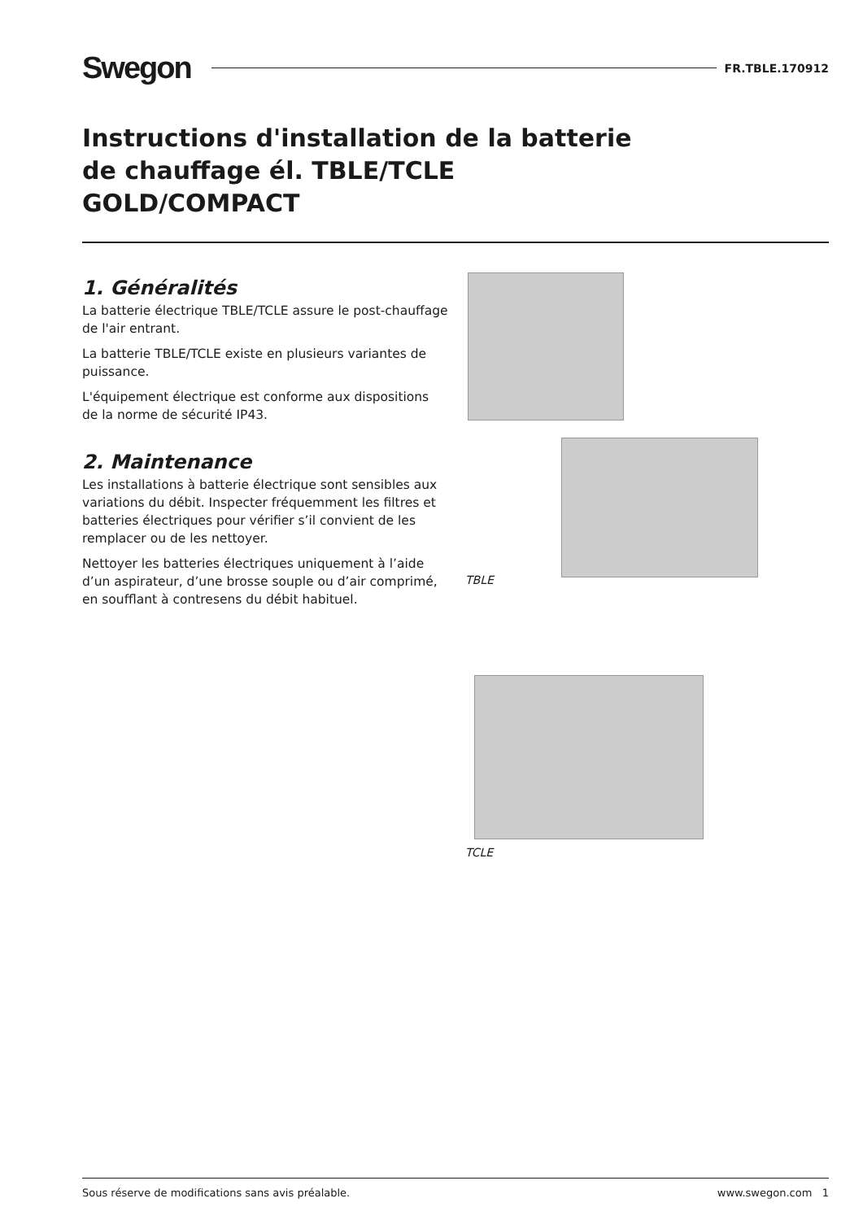Swegon FR.TBLE.170912
Instructions d'installation de la batterie
de chauffage él. TBLE/TCLE
GOLD/COMPACT
1. Généralités
La batterie électrique TBLE/TCLE assure le post-chauffage de l'air entrant.
La batterie TBLE/TCLE existe en plusieurs variantes de puissance.
L'équipement électrique est conforme aux dispositions de la norme de sécurité IP43.
2. Maintenance
Les installations à batterie électrique sont sensibles aux variations du débit. Inspecter fréquemment les filtres et batteries électriques pour vérifier s’il convient de les remplacer ou de les nettoyer.
Nettoyer les batteries électriques uniquement à l’aide d’un aspirateur, d’une brosse souple ou d’air comprimé, en soufflant à contresens du débit habituel.
TBLE
TCLE
Sous réserve de modifications sans avis préalable. www.swegon.com 1